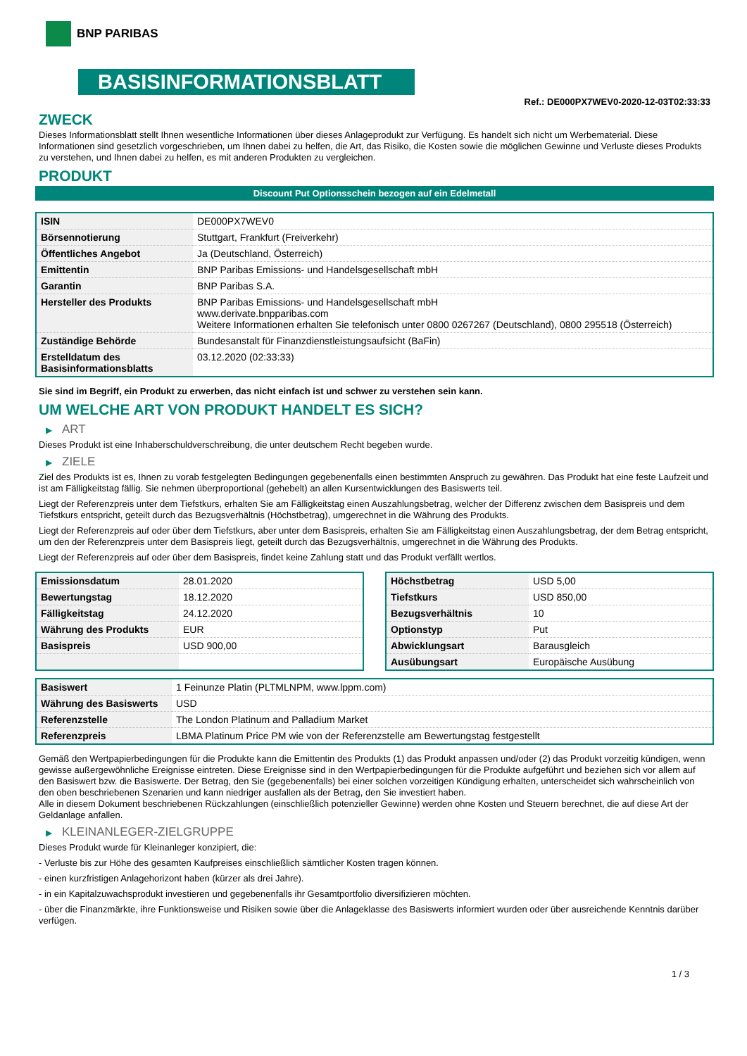BNP PARIBAS
BASISINFORMATIONSBLATT
Ref.: DE000PX7WEV0-2020-12-03T02:33:33
ZWECK
Dieses Informationsblatt stellt Ihnen wesentliche Informationen über dieses Anlageprodukt zur Verfügung. Es handelt sich nicht um Werbematerial. Diese Informationen sind gesetzlich vorgeschrieben, um Ihnen dabei zu helfen, die Art, das Risiko, die Kosten sowie die möglichen Gewinne und Verluste dieses Produkts zu verstehen, und Ihnen dabei zu helfen, es mit anderen Produkten zu vergleichen.
PRODUKT
Discount Put Optionsschein bezogen auf ein Edelmetall
| ISIN | DE000PX7WEV0 |
| Börsennotierung | Stuttgart, Frankfurt (Freiverkehr) |
| Öffentliches Angebot | Ja (Deutschland, Österreich) |
| Emittentin | BNP Paribas Emissions- und Handelsgesellschaft mbH |
| Garantin | BNP Paribas S.A. |
| Hersteller des Produkts | BNP Paribas Emissions- und Handelsgesellschaft mbH www.derivate.bnpparibas.com Weitere Informationen erhalten Sie telefonisch unter 0800 0267267 (Deutschland), 0800 295518 (Österreich) |
| Zuständige Behörde | Bundesanstalt für Finanzdienstleistungsaufsicht (BaFin) |
| Erstelldatum des Basisinformationsblatts | 03.12.2020 (02:33:33) |
Sie sind im Begriff, ein Produkt zu erwerben, das nicht einfach ist und schwer zu verstehen sein kann.
UM WELCHE ART VON PRODUKT HANDELT ES SICH?
▶ ART
Dieses Produkt ist eine Inhaberschuldverschreibung, die unter deutschem Recht begeben wurde.
▶ ZIELE
Ziel des Produkts ist es, Ihnen zu vorab festgelegten Bedingungen gegebenenfalls einen bestimmten Anspruch zu gewähren. Das Produkt hat eine feste Laufzeit und ist am Fälligkeitstag fällig. Sie nehmen überproportional (gehebelt) an allen Kursentwicklungen des Basiswerts teil.
Liegt der Referenzpreis unter dem Tiefstkurs, erhalten Sie am Fälligkeitstag einen Auszahlungsbetrag, welcher der Differenz zwischen dem Basispreis und dem Tiefstkurs entspricht, geteilt durch das Bezugsverhältnis (Höchstbetrag), umgerechnet in die Währung des Produkts.
Liegt der Referenzpreis auf oder über dem Tiefstkurs, aber unter dem Basispreis, erhalten Sie am Fälligkeitstag einen Auszahlungsbetrag, der dem Betrag entspricht, um den der Referenzpreis unter dem Basispreis liegt, geteilt durch das Bezugsverhältnis, umgerechnet in die Währung des Produkts.
Liegt der Referenzpreis auf oder über dem Basispreis, findet keine Zahlung statt und das Produkt verfällt wertlos.
| Emissionsdatum | 28.01.2020 |
| Bewertungstag | 18.12.2020 |
| Fälligkeitstag | 24.12.2020 |
| Währung des Produkts | EUR |
| Basispreis | USD 900,00 |
| Höchstbetrag | USD 5,00 |
| Tiefstkurs | USD 850,00 |
| Bezugsverhältnis | 10 |
| Optionstyp | Put |
| Abwicklungsart | Barausgleich |
| Ausübungsart | Europäische Ausübung |
| Basiswert | 1 Feinunze Platin (PLTMLNPM, www.lppm.com) |
| Währung des Basiswerts | USD |
| Referenzstelle | The London Platinum and Palladium Market |
| Referenzpreis | LBMA Platinum Price PM wie von der Referenzstelle am Bewertungstag festgestellt |
Gemäß den Wertpapierbedingungen für die Produkte kann die Emittentin des Produkts (1) das Produkt anpassen und/oder (2) das Produkt vorzeitig kündigen, wenn gewisse außergewöhnliche Ereignisse eintreten. Diese Ereignisse sind in den Wertpapierbedingungen für die Produkte aufgeführt und beziehen sich vor allem auf den Basiswert bzw. die Basiswerte. Der Betrag, den Sie (gegebenenfalls) bei einer solchen vorzeitigen Kündigung erhalten, unterscheidet sich wahrscheinlich von den oben beschriebenen Szenarien und kann niedriger ausfallen als der Betrag, den Sie investiert haben.
Alle in diesem Dokument beschriebenen Rückzahlungen (einschließlich potenzieller Gewinne) werden ohne Kosten und Steuern berechnet, die auf diese Art der Geldanlage anfallen.
▶ KLEINANLEGER-ZIELGRUPPE
Dieses Produkt wurde für Kleinanleger konzipiert, die:
- Verluste bis zur Höhe des gesamten Kaufpreises einschließlich sämtlicher Kosten tragen können.
- einen kurzfristigen Anlagehorizont haben (kürzer als drei Jahre).
- in ein Kapitalzuwachsprodukt investieren und gegebenenfalls ihr Gesamtportfolio diversifizieren möchten.
- über die Finanzmärkte, ihre Funktionsweise und Risiken sowie über die Anlageklasse des Basiswerts informiert wurden oder über ausreichende Kenntnis darüber verfügen.
1 / 3